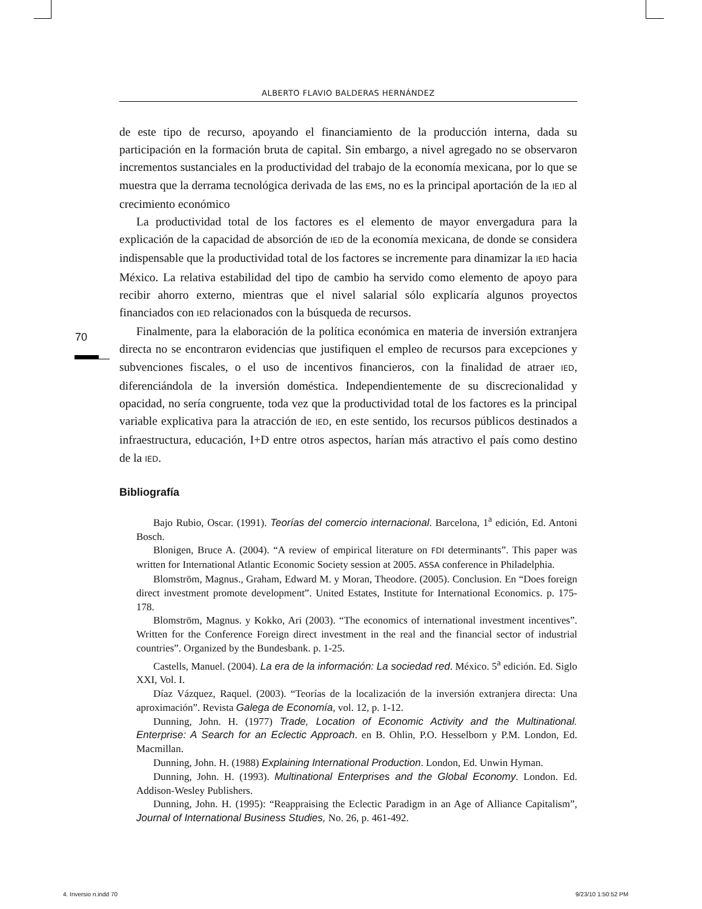ALBERTO FLAVIO BALDERAS HERNÁNDEZ
70
de este tipo de recurso, apoyando el financiamiento de la producción interna, dada su participación en la formación bruta de capital. Sin embargo, a nivel agregado no se observaron incrementos sustanciales en la productividad del trabajo de la economía mexicana, por lo que se muestra que la derrama tecnológica derivada de las EMS, no es la principal aportación de la IED al crecimiento económico
La productividad total de los factores es el elemento de mayor envergadura para la explicación de la capacidad de absorción de IED de la economía mexicana, de donde se considera indispensable que la productividad total de los factores se incremente para dinamizar la IED hacia México. La relativa estabilidad del tipo de cambio ha servido como elemento de apoyo para recibir ahorro externo, mientras que el nivel salarial sólo explicaría algunos proyectos financiados con IED relacionados con la búsqueda de recursos.
Finalmente, para la elaboración de la política económica en materia de inversión extranjera directa no se encontraron evidencias que justifiquen el empleo de recursos para excepciones y subvenciones fiscales, o el uso de incentivos financieros, con la finalidad de atraer IED, diferenciándola de la inversión doméstica. Independientemente de su discrecionalidad y opacidad, no sería congruente, toda vez que la productividad total de los factores es la principal variable explicativa para la atracción de IED, en este sentido, los recursos públicos destinados a infraestructura, educación, I+D entre otros aspectos, harían más atractivo el país como destino de la IED.
Bibliografía
Bajo Rubio, Oscar. (1991). Teorías del comercio internacional. Barcelona, 1<sup>a</sup> edición, Ed. Antoni Bosch.
Blonigen, Bruce A. (2004). “A review of empirical literature on FDI determinants”. This paper was written for International Atlantic Economic Society session at 2005. ASSA conference in Philadelphia.
Blomström, Magnus., Graham, Edward M. y Moran, Theodore. (2005). Conclusion. En “Does foreign direct investment promote development”. United Estates, Institute for International Economics. p. 175-178.
Blomström, Magnus. y Kokko, Ari (2003). “The economics of international investment incentives”. Written for the Conference Foreign direct investment in the real and the financial sector of industrial countries”. Organized by the Bundesbank. p. 1-25.
Castells, Manuel. (2004). La era de la información: La sociedad red. México. 5<sup>a</sup> edición. Ed. Siglo XXI, Vol. I.
Díaz Vázquez, Raquel. (2003). “Teorías de la localización de la inversión extranjera directa: Una aproximación”. Revista Galega de Economía, vol. 12, p. 1-12.
Dunning, John. H. (1977) Trade, Location of Economic Activity and the Multinational. Enterprise: A Search for an Eclectic Approach. en B. Ohlin, P.O. Hesselborn y P.M. London, Ed. Macmillan.
Dunning, John. H. (1988) Explaining International Production. London, Ed. Unwin Hyman.
Dunning, John. H. (1993). Multinational Enterprises and the Global Economy. London. Ed. Addison-Wesley Publishers.
Dunning, John. H. (1995): “Reappraising the Eclectic Paradigm in an Age of Alliance Capitalism”, Journal of International Business Studies, No. 26, p. 461-492.
4. Inversio n.indd 70 9/23/10 1:50:52 PM